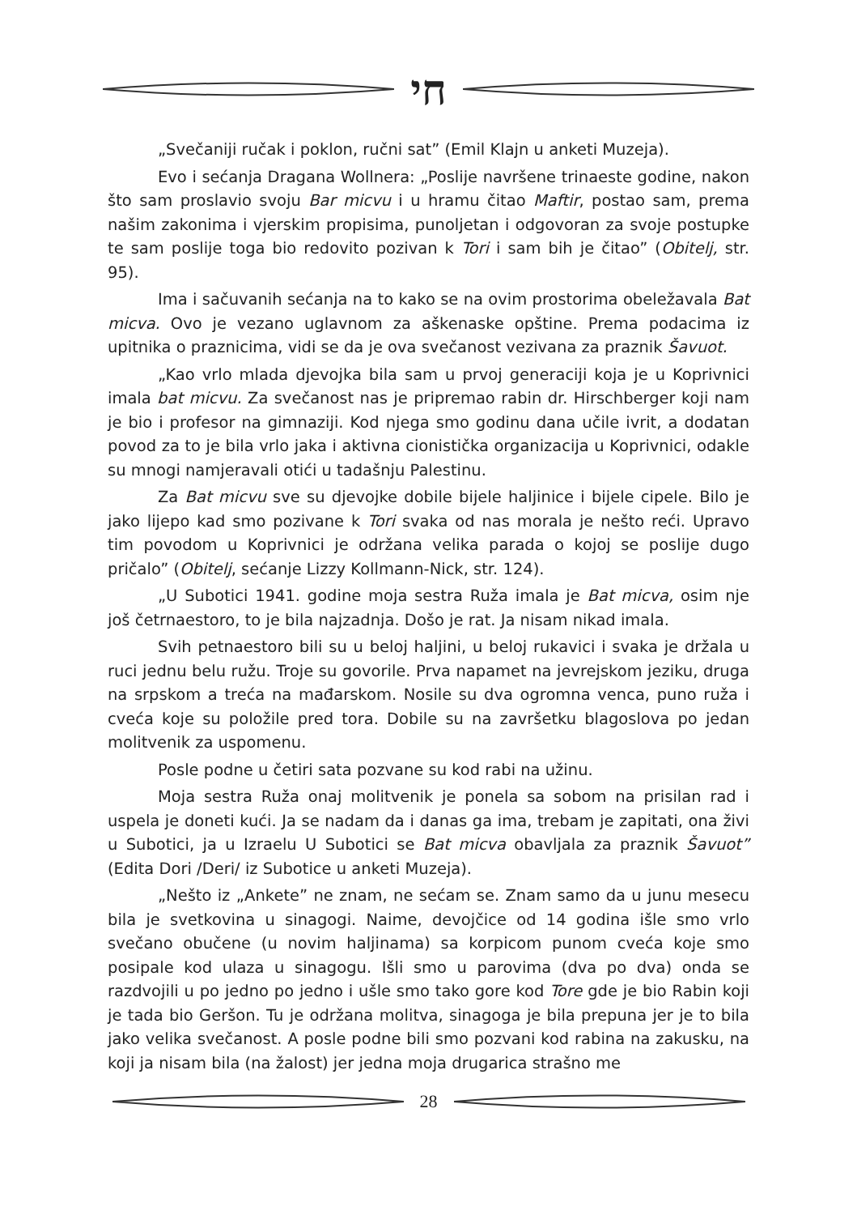חי
„Svečaniji ručak i poklon, ručni sat” (Emil Klajn u anketi Muzeja).
Evo i sećanja Dragana Wollnera: „Poslije navršene trinaeste godine, nakon što sam proslavio svoju Bar micvu i u hramu čitao Maftir, postao sam, prema našim zakonima i vjerskim propisima, punoljetan i odgovoran za svoje postupke te sam poslije toga bio redovito pozivan k Tori i sam bih je čitao” (Obitelj, str. 95).
Ima i sačuvanih sećanja na to kako se na ovim prostorima obeležavala Bat micva. Ovo je vezano uglavnom za aškenaske opštine. Prema podacima iz upitnika o praznicima, vidi se da je ova svečanost vezivana za praznik Šavuot.
„Kao vrlo mlada djevojka bila sam u prvoj generaciji koja je u Koprivnici imala bat micvu. Za svečanost nas je pripremao rabin dr. Hirschberger koji nam je bio i profesor na gimnaziji. Kod njega smo godinu dana učile ivrit, a dodatan povod za to je bila vrlo jaka i aktivna cionistička organizacija u Koprivnici, odakle su mnogi namjeravali otići u tadašnju Palestinu.
Za Bat micvu sve su djevojke dobile bijele haljinice i bijele cipele. Bilo je jako lijepo kad smo pozivane k Tori svaka od nas morala je nešto reći. Upravo tim povodom u Koprivnici je održana velika parada o kojoj se poslije dugo pričalo” (Obitelj, sećanje Lizzy Kollmann-Nick, str. 124).
„U Subotici 1941. godine moja sestra Ruža imala je Bat micva, osim nje još četrnaestoro, to je bila najzadnja. Došo je rat. Ja nisam nikad imala.
Svih petnaestoro bili su u beloj haljini, u beloj rukavici i svaka je držala u ruci jednu belu ružu. Troje su govorile. Prva napamet na jevrejskom jeziku, druga na srpskom a treća na mađarskom. Nosile su dva ogromna venca, puno ruža i cveća koje su položile pred tora. Dobile su na završetku blagoslova po jedan molitvenik za uspomenu.
Posle podne u četiri sata pozvane su kod rabi na užinu.
Moja sestra Ruža onaj molitvenik je ponela sa sobom na prisilan rad i uspela je doneti kući. Ja se nadam da i danas ga ima, trebam je zapitati, ona živi u Subotici, ja u Izraelu U Subotici se Bat micva obavljala za praznik Šavuot” (Edita Dori /Deri/ iz Subotice u anketi Muzeja).
„Nešto iz „Ankete” ne znam, ne sećam se. Znam samo da u junu mesecu bila je svetkovina u sinagogi. Naime, devojčice od 14 godina išle smo vrlo svečano obučene (u novim haljinama) sa korpicom punom cveća koje smo posipale kod ulaza u sinagogu. Išli smo u parovima (dva po dva) onda se razdvojili u po jedno po jedno i ušle smo tako gore kod Tore gde je bio Rabin koji je tada bio Geršon. Tu je održana molitva, sinagoga je bila prepuna jer je to bila jako velika svečanost. A posle podne bili smo pozvani kod rabina na zakusku, na koji ja nisam bila (na žalost) jer jedna moja drugarica strašno me
28